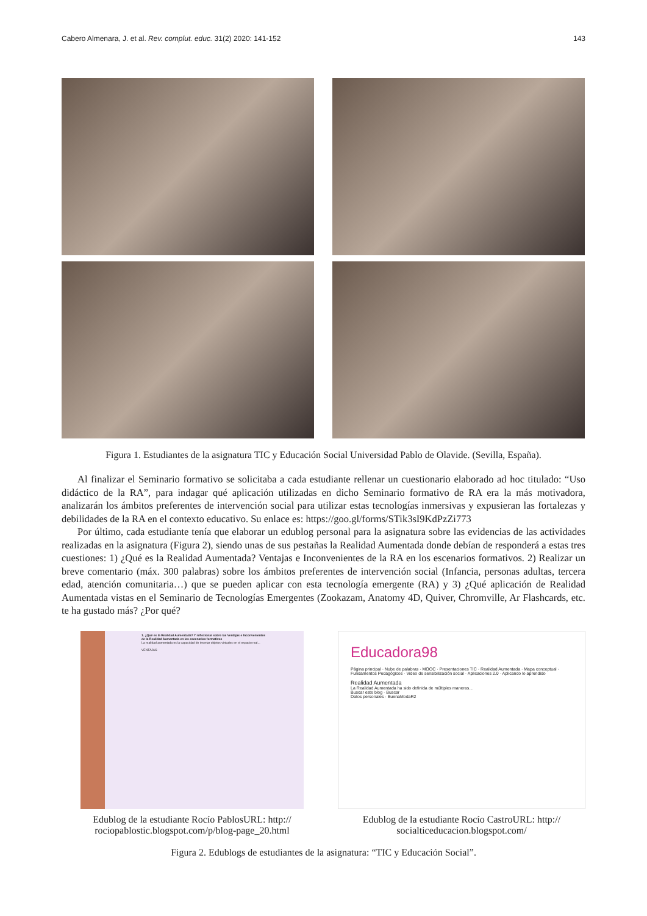Cabero Almenara, J. et al. Rev. complut. educ. 31(2) 2020: 141-152 143
Figura 1. Estudiantes de la asignatura TIC y Educación Social Universidad Pablo de Olavide. (Sevilla, España).
Al finalizar el Seminario formativo se solicitaba a cada estudiante rellenar un cuestionario elaborado ad hoc titulado: “Uso didáctico de la RA”, para indagar qué aplicación utilizadas en dicho Seminario formativo de RA era la más motivadora, analizarán los ámbitos preferentes de intervención social para utilizar estas tecnologías inmersivas y expusieran las fortalezas y debilidades de la RA en el contexto educativo. Su enlace es: https://goo.gl/forms/STik3sI9KdPzZi773
Por último, cada estudiante tenía que elaborar un edublog personal para la asignatura sobre las evidencias de las actividades realizadas en la asignatura (Figura 2), siendo unas de sus pestañas la Realidad Aumentada donde debían de responderá a estas tres cuestiones: 1) ¿Qué es la Realidad Aumentada? Ventajas e Inconvenientes de la RA en los escenarios formativos. 2) Realizar un breve comentario (máx. 300 palabras) sobre los ámbitos preferentes de intervención social (Infancia, personas adultas, tercera edad, atención comunitaria…) que se pueden aplicar con esta tecnología emergente (RA) y 3) ¿Qué aplicación de Realidad Aumentada vistas en el Seminario de Tecnologías Emergentes (Zookazam, Anatomy 4D, Quiver, Chromville, Ar Flashcards, etc. te ha gustado más? ¿Por qué?
1. ¿Qué es la Realidad Aumentada? Y reflexionar sobre las Ventajas e Inconvenientes de la Realidad Aumentada en los escenarios formativos
La realidad aumentada es la capacidad de insertar objetos virtuales en el espacio real...
VENTAJAS
Edublog de la estudiante Rocío PablosURL: http:// rociopablostic.blogspot.com/p/blog-page_20.html
Educadora98
Página principal · Nube de palabras · MOOC · Presentaciones TIC · Realidad Aumentada · Mapa conceptual · Fundamentos Pedagógicos · Video de sensibilización social · Aplicaciones 2.0 · Aplicando lo aprendido
Realidad Aumentada
La Realidad Aumentada ha sido definida de múltiples maneras...
Buscar este blog · Buscar
Datos personales · BuenaModaR2
Edublog de la estudiante Rocío CastroURL: http:// socialticeducacion.blogspot.com/
Figura 2. Edublogs de estudiantes de la asignatura: “TIC y Educación Social”.